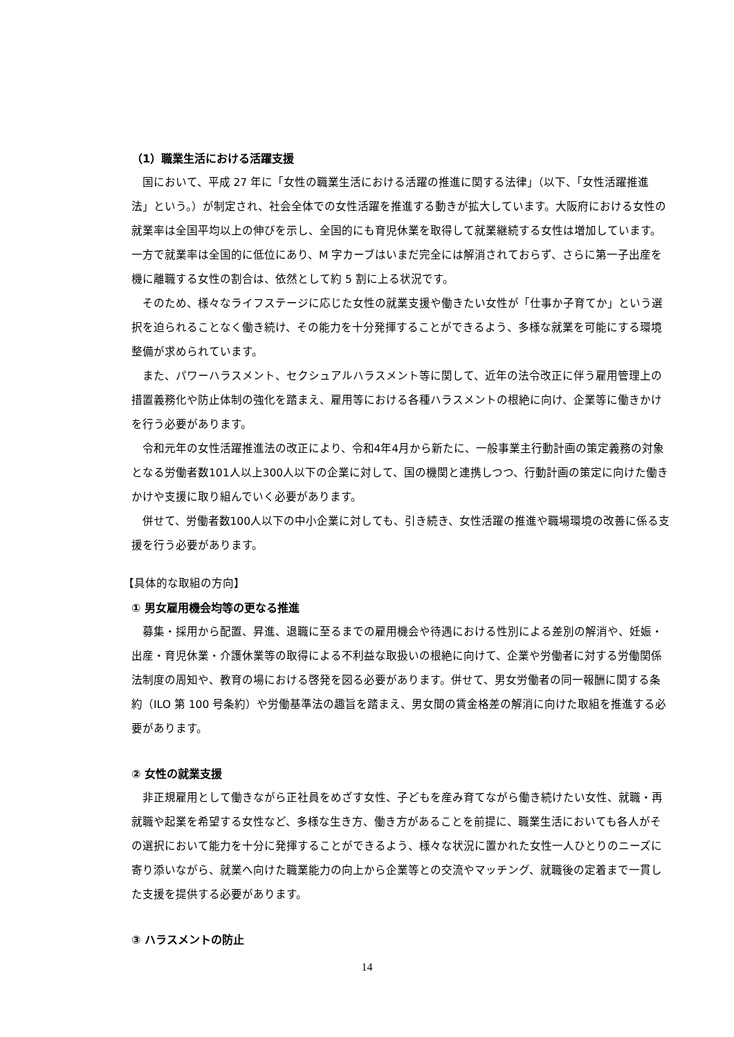（1）職業生活における活躍支援
国において、平成 27 年に「女性の職業生活における活躍の推進に関する法律」（以下、「女性活躍推進法」という。）が制定され、社会全体での女性活躍を推進する動きが拡大しています。大阪府における女性の就業率は全国平均以上の伸びを示し、全国的にも育児休業を取得して就業継続する女性は増加しています。一方で就業率は全国的に低位にあり、M 字カーブはいまだ完全には解消されておらず、さらに第一子出産を機に離職する女性の割合は、依然として約 5 割に上る状況です。
そのため、様々なライフステージに応じた女性の就業支援や働きたい女性が「仕事か子育てか」という選択を迫られることなく働き続け、その能力を十分発揮することができるよう、多様な就業を可能にする環境整備が求められています。
また、パワーハラスメント、セクシュアルハラスメント等に関して、近年の法令改正に伴う雇用管理上の措置義務化や防止体制の強化を踏まえ、雇用等における各種ハラスメントの根絶に向け、企業等に働きかけを行う必要があります。
令和元年の女性活躍推進法の改正により、令和4年4月から新たに、一般事業主行動計画の策定義務の対象となる労働者数101人以上300人以下の企業に対して、国の機関と連携しつつ、行動計画の策定に向けた働きかけや支援に取り組んでいく必要があります。
併せて、労働者数100人以下の中小企業に対しても、引き続き、女性活躍の推進や職場環境の改善に係る支援を行う必要があります。
【具体的な取組の方向】
① 男女雇用機会均等の更なる推進
募集・採用から配置、昇進、退職に至るまでの雇用機会や待遇における性別による差別の解消や、妊娠・出産・育児休業・介護休業等の取得による不利益な取扱いの根絶に向けて、企業や労働者に対する労働関係法制度の周知や、教育の場における啓発を図る必要があります。併せて、男女労働者の同一報酬に関する条約（ILO 第 100 号条約）や労働基準法の趣旨を踏まえ、男女間の賃金格差の解消に向けた取組を推進する必要があります。
② 女性の就業支援
非正規雇用として働きながら正社員をめざす女性、子どもを産み育てながら働き続けたい女性、就職・再就職や起業を希望する女性など、多様な生き方、働き方があることを前提に、職業生活においても各人がその選択において能力を十分に発揮することができるよう、様々な状況に置かれた女性一人ひとりのニーズに寄り添いながら、就業へ向けた職業能力の向上から企業等との交流やマッチング、就職後の定着まで一貫した支援を提供する必要があります。
③ ハラスメントの防止
14